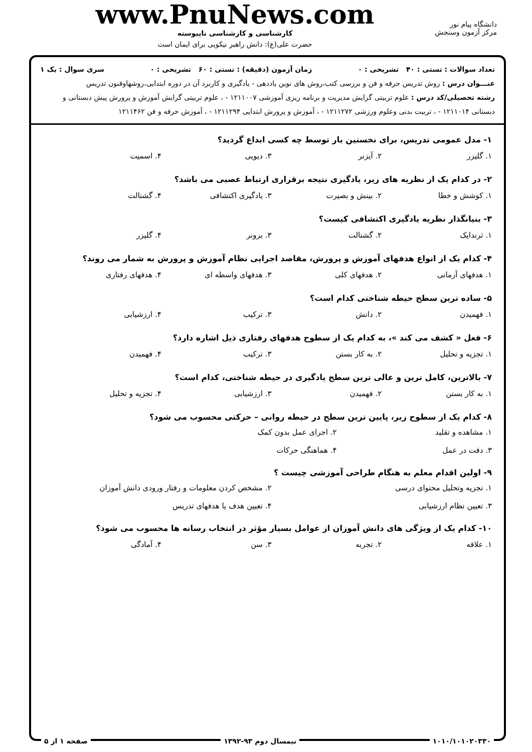دانشگاه پیام نور
مرکز آزمون وسنجش
www.PnuNews.com
کارشناسی و کارشناسی ناپیوسته
حضرت علی(ع): دانش راهبر نیکویی برای ایمان است
تعداد سوالات : تستی : ۴۰ تشریحی : ۰ زمان آزمون (دقیقه) : تستی : ۶۰ تشریحی : ۰ سری سوال : یک ۱
عنـــوان درس : روش تدریس حرفه و فن و بررسی کتب،روش های نوین یاددهی - یادگیری و کاربرد آن در دوره ابتدایی،روشهاوفنون تدریس
رشته تحصیلی/کد درس : علوم تربیتی گرایش مدیریت و برنامه ریزی آموزشی ۱۲۱۱۰۰۷ - ، علوم تربیتی گرایش آموزش و پرورش پیش دبستانی و دبستانی ۱۲۱۱۰۱۴ - ، تربیت بدنی وعلوم ورزشی ۱۲۱۱۲۷۲ - ، آموزش و پرورش ابتدایی ۱۲۱۱۲۹۴ - ، آموزش حرفه و فن ۱۲۱۱۴۶۲
۱- مدل عمومی تدریس، برای نخستین بار توسط چه کسی ابداع گردید؟
۱. گلیزر ۲. آیزنر ۳. دیویی ۴. اسمیت
۲- در کدام یک از نظریه های زیر، یادگیری نتیجه برقراری ارتباط عصبی می باشد؟
۱. کوشش و خطا ۲. بینش و بصیرت ۳. یادگیری اکتشافی ۴. گشتالت
۳- بنیانگذار نظریه یادگیری اکتشافی کیست؟
۱. ثرندایک ۲. گشتالت ۳. برونر ۴. گلیزر
۴- کدام یک از انواع هدفهای آموزش و پرورش، مقاصد اجرایی نظام آموزش و پرورش به شمار می روند؟
۱. هدفهای آرمانی ۲. هدفهای کلی ۳. هدفهای واسطه ای ۴. هدفهای رفتاری
۵- ساده ترین سطح حیطه شناختی کدام است؟
۱. فهمیدن ۲. دانش ۳. ترکیب ۴. ارزشیابی
۶- فعل « کشف می کند »، به کدام یک از سطوح هدفهای رفتاری ذیل اشاره دارد؟
۱. تجزیه و تحلیل ۲. به کار بستن ۳. ترکیب ۴. فهمیدن
۷- بالاترین، کامل ترین و عالی ترین سطح یادگیری در حیطه شناختی، کدام است؟
۱. به کار بستن ۲. فهمیدن ۳. ارزشیابی ۴. تجزیه و تحلیل
۸- کدام یک از سطوح زیر، پایین ترین سطح در حیطه روانی – حرکتی محسوب می شود؟
۱. مشاهده و تقلید ۲. اجرای عمل بدون کمک ۳. دقت در عمل ۴. هماهنگی حرکات
۹- اولین اقدام معلم به هنگام طراحی آموزشی چیست ؟
۱. تجزیه وتحلیل محتوای درسی ۲. مشخص کردن معلومات و رفتار ورودی دانش آموزان ۳. تعیین نظام ارزشیابی ۴. تعیین هدف یا هدفهای تدریس
۱۰- کدام یک از ویژگی های دانش آموزان از عوامل بسیار مؤثر در انتخاب رسانه ها محسوب می شود؟
۱. علاقه ۲. تجربه ۳. سن ۴. آمادگی
۱۰۱۰/۱۰۱۰۲۰۳۳۰ نیمسال دوم ۹۳-۱۳۹۲ صفحه ۱ از ۵